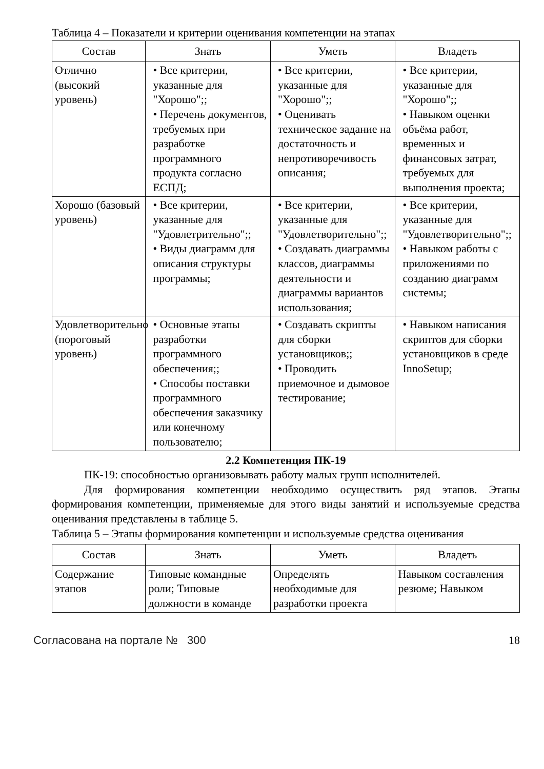Таблица 4 – Показатели и критерии оценивания компетенции на этапах
| Состав | Знать | Уметь | Владеть |
| --- | --- | --- | --- |
| Отлично (высокий уровень) | • Все критерии, указанные для "Хорошо";; • Перечень документов, требуемых при разработке программного продукта согласно ЕСПД; | • Все критерии, указанные для "Хорошо";; • Оценивать техническое задание на достаточность и непротиворечивость описания; | • Все критерии, указанные для "Хорошо";; • Навыком оценки объёма работ, временных и финансовых затрат, требуемых для выполнения проекта; |
| Хорошо (базовый уровень) | • Все критерии, указанные для "Удовлетрительно";; • Виды диаграмм для описания структуры программы; | • Все критерии, указанные для "Удовлетворительно";; • Создавать диаграммы классов, диаграммы деятельности и диаграммы вариантов использования; | • Все критерии, указанные для "Удовлетворительно";; • Навыком работы с приложениями по созданию диаграмм системы; |
| Удовлетворительно (пороговый уровень) | • Основные этапы разработки программного обеспечения;; • Способы поставки программного обеспечения заказчику или конечному пользователю; | • Создавать скрипты для сборки установщиков;; • Проводить приемочное и дымовое тестирование; | • Навыком написания скриптов для сборки установщиков в среде InnoSetup; |
2.2 Компетенция ПК-19
ПК-19: способностью организовывать работу малых групп исполнителей.
Для формирования компетенции необходимо осуществить ряд этапов. Этапы формирования компетенции, применяемые для этого виды занятий и используемые средства оценивания представлены в таблице 5.
Таблица 5 – Этапы формирования компетенции и используемые средства оценивания
| Состав | Знать | Уметь | Владеть |
| --- | --- | --- | --- |
| Содержание этапов | Типовые командные роли; Типовые должности в команде | Определять необходимые для разработки проекта | Навыком составления резюме; Навыком |
Согласована на портале № 300 18